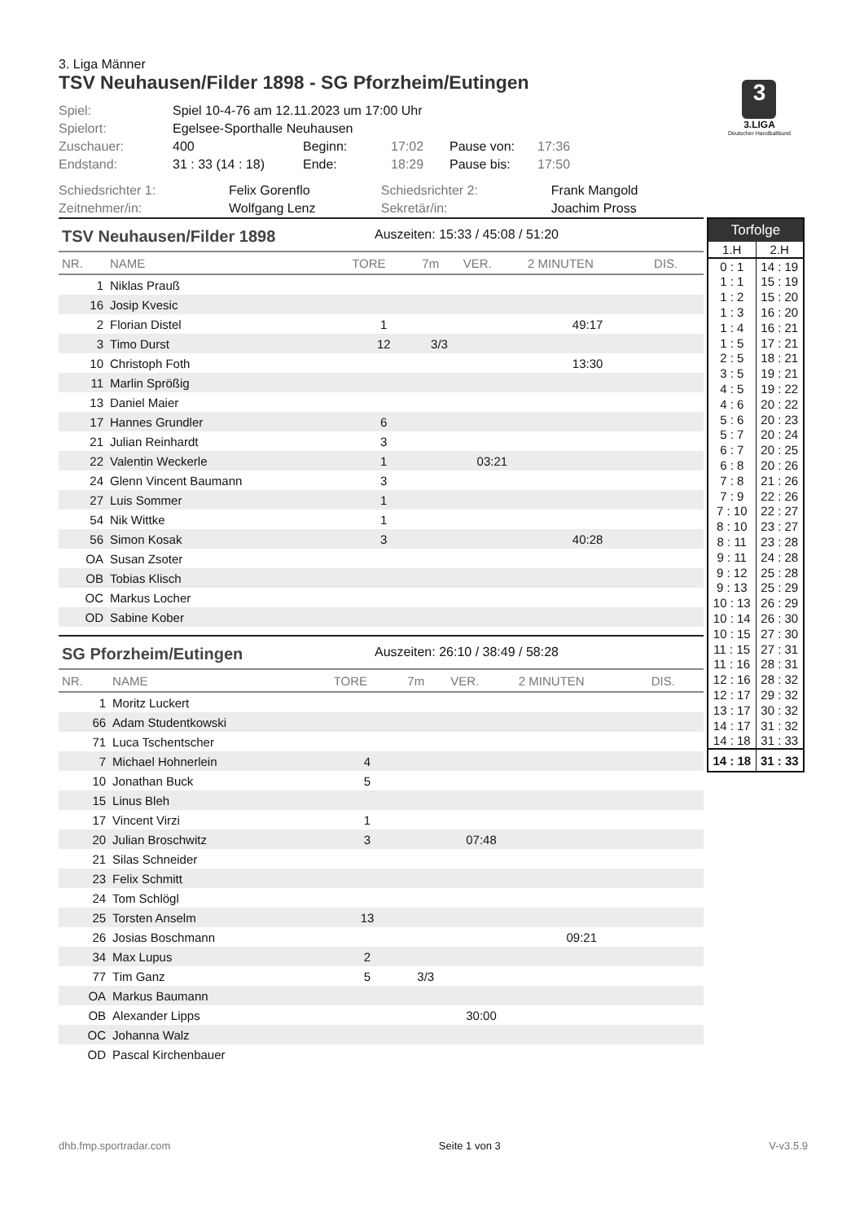3. Liga Männer
TSV Neuhausen/Filder 1898 - SG Pforzheim/Eutingen
3
3.LIGA
Deutscher Handballbund
| Spiel: | Spiel 10-4-76 am 12.11.2023 um 17:00 Uhr | | | | |
| Spielort: | Egelsee-Sporthalle Neuhausen | | | | |
| Zuschauer: | 400 | Beginn: | 17:02 | Pause von: | 17:36 |
| Endstand: | 31 : 33 (14 : 18) | Ende: | 18:29 | Pause bis: | 17:50 |
| Schiedsrichter 1: | Felix Gorenflo | Schiedsrichter 2: | Frank Mangold |
| Zeitnehmer/in: | Wolfgang Lenz | Sekretär/in: | Joachim Pross |
TSV Neuhausen/Filder 1898 Auszeiten: 15:33 / 45:08 / 51:20
| NR. | NAME | TORE | 7m | VER. | 2 MINUTEN | DIS. |
| --- | --- | --- | --- | --- | --- | --- |
| 1 | Niklas Prauß | | | | | |
| 16 | Josip Kvesic | | | | | |
| 2 | Florian Distel | 1 | | | 49:17 | |
| 3 | Timo Durst | 12 | 3/3 | | | |
| 10 | Christoph Foth | | | | 13:30 | |
| 11 | Marlin Sprößig | | | | | |
| 13 | Daniel Maier | | | | | |
| 17 | Hannes Grundler | 6 | | | | |
| 21 | Julian Reinhardt | 3 | | | | |
| 22 | Valentin Weckerle | 1 | | 03:21 | | |
| 24 | Glenn Vincent Baumann | 3 | | | | |
| 27 | Luis Sommer | 1 | | | | |
| 54 | Nik Wittke | 1 | | | | |
| 56 | Simon Kosak | 3 | | | 40:28 | |
| OA | Susan Zsoter | | | | | |
| OB | Tobias Klisch | | | | | |
| OC | Markus Locher | | | | | |
| OD | Sabine Kober | | | | | |
SG Pforzheim/Eutingen Auszeiten: 26:10 / 38:49 / 58:28
| NR. | NAME | TORE | 7m | VER. | 2 MINUTEN | DIS. |
| --- | --- | --- | --- | --- | --- | --- |
| 1 | Moritz Luckert | | | | | |
| 66 | Adam Studentkowski | | | | | |
| 71 | Luca Tschentscher | | | | | |
| 7 | Michael Hohnerlein | 4 | | | | |
| 10 | Jonathan Buck | 5 | | | | |
| 15 | Linus Bleh | | | | | |
| 17 | Vincent Virzi | 1 | | | | |
| 20 | Julian Broschwitz | 3 | | 07:48 | | |
| 21 | Silas Schneider | | | | | |
| 23 | Felix Schmitt | | | | | |
| 24 | Tom Schlögl | | | | | |
| 25 | Torsten Anselm | 13 | | | | |
| 26 | Josias Boschmann | | | | 09:21 | |
| 34 | Max Lupus | 2 | | | | |
| 77 | Tim Ganz | 5 | 3/3 | | | |
| OA | Markus Baumann | | | | | |
| OB | Alexander Lipps | | | 30:00 | | |
| OC | Johanna Walz | | | | | |
| OD | Pascal Kirchenbauer | | | | | |
| Torfolge | |
| --- | --- |
| 1.H | 2.H |
| 0 : 1 | 14 : 19 |
| 1 : 1 | 15 : 19 |
| 1 : 2 | 15 : 20 |
| 1 : 3 | 16 : 20 |
| 1 : 4 | 16 : 21 |
| 1 : 5 | 17 : 21 |
| 2 : 5 | 18 : 21 |
| 3 : 5 | 19 : 21 |
| 4 : 5 | 19 : 22 |
| 4 : 6 | 20 : 22 |
| 5 : 6 | 20 : 23 |
| 5 : 7 | 20 : 24 |
| 6 : 7 | 20 : 25 |
| 6 : 8 | 20 : 26 |
| 7 : 8 | 21 : 26 |
| 7 : 9 | 22 : 26 |
| 7 : 10 | 22 : 27 |
| 8 : 10 | 23 : 27 |
| 8 : 11 | 23 : 28 |
| 9 : 11 | 24 : 28 |
| 9 : 12 | 25 : 28 |
| 9 : 13 | 25 : 29 |
| 10 : 13 | 26 : 29 |
| 10 : 14 | 26 : 30 |
| 10 : 15 | 27 : 30 |
| 11 : 15 | 27 : 31 |
| 11 : 16 | 28 : 31 |
| 12 : 16 | 28 : 32 |
| 12 : 17 | 29 : 32 |
| 13 : 17 | 30 : 32 |
| 14 : 17 | 31 : 32 |
| 14 : 18 | 31 : 33 |
| 14 : 18 | 31 : 33 |
dhb.fmp.sportradar.com Seite 1 von 3 V-v3.5.9